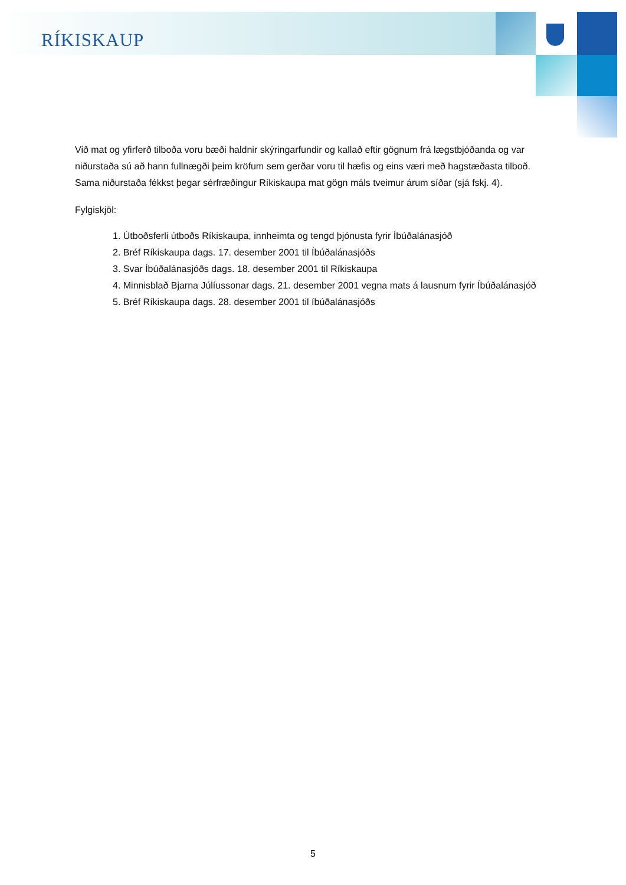RÍKISKAUP
Við mat og yfirferð tilboða voru bæði haldnir skýringarfundir og kallað eftir gögnum frá lægstbjóðanda og var niðurstaða sú að hann fullnægði þeim kröfum sem gerðar voru til hæfis og eins væri með hagstæðasta tilboð. Sama niðurstaða fékkst þegar sérfræðingur Ríkiskaupa mat gögn máls tveimur árum síðar (sjá fskj. 4).
Fylgiskjöl:
1. Útboðsferli útboðs Ríkiskaupa, innheimta og tengd þjónusta fyrir Íbúðalánasjóð
2. Bréf Ríkiskaupa dags. 17. desember 2001 til Íbúðalánasjóðs
3. Svar Íbúðalánasjóðs dags. 18. desember 2001 til Ríkiskaupa
4. Minnisblað Bjarna Júlíussonar dags. 21. desember 2001 vegna mats á lausnum fyrir Íbúðalánasjóð
5. Bréf Ríkiskaupa dags. 28. desember 2001 til íbúðalánasjóðs
5